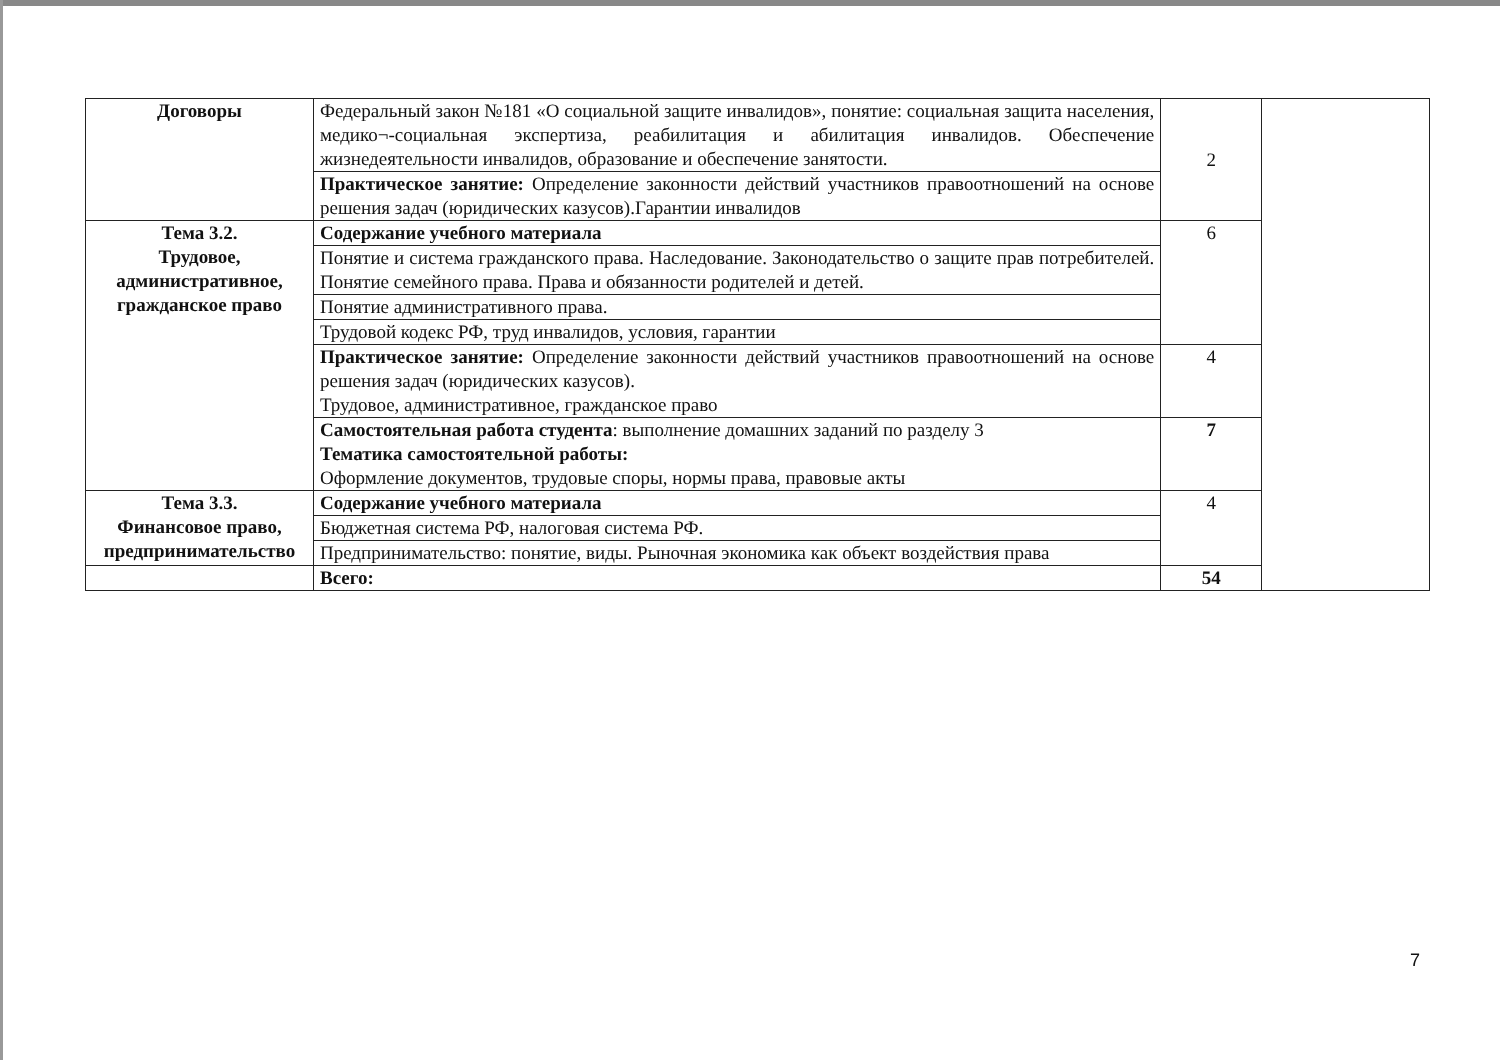| Договоры | Федеральный закон №181 «О социальной защите инвалидов», понятие: социальная защита населения, медико¬-социальная экспертиза, реабилитация и абилитация инвалидов. Обеспечение жизнедеятельности инвалидов, образование и обеспечение занятости. | 2 | |
| | Практическое занятие: Определение законности действий участников правоотношений на основе решения задач (юридических казусов).Гарантии инвалидов | | |
| Тема 3.2. Трудовое, административное, гражданское право | Содержание учебного материала | 6 | |
| | Понятие и система гражданского права. Наследование. Законодательство о защите прав потребителей. Понятие семейного права. Права и обязанности родителей и детей. | | |
| | Понятие административного права. | | |
| | Трудовой кодекс РФ, труд инвалидов, условия, гарантии | | |
| | Практическое занятие: Определение законности действий участников правоотношений на основе решения задач (юридических казусов). Трудовое, административное, гражданское право | 4 | |
| | Самостоятельная работа студента : выполнение домашних заданий по разделу 3 Тематика самостоятельной работы: Оформление документов, трудовые споры, нормы права, правовые акты | 7 | |
| Тема 3.3. Финансовое право, предпринимательство | Содержание учебного материала | 4 | |
| | Бюджетная система РФ, налоговая система РФ. | | |
| | Предпринимательство: понятие, виды. Рыночная экономика как объект воздействия права | | |
| | Всего: | 54 | |
7